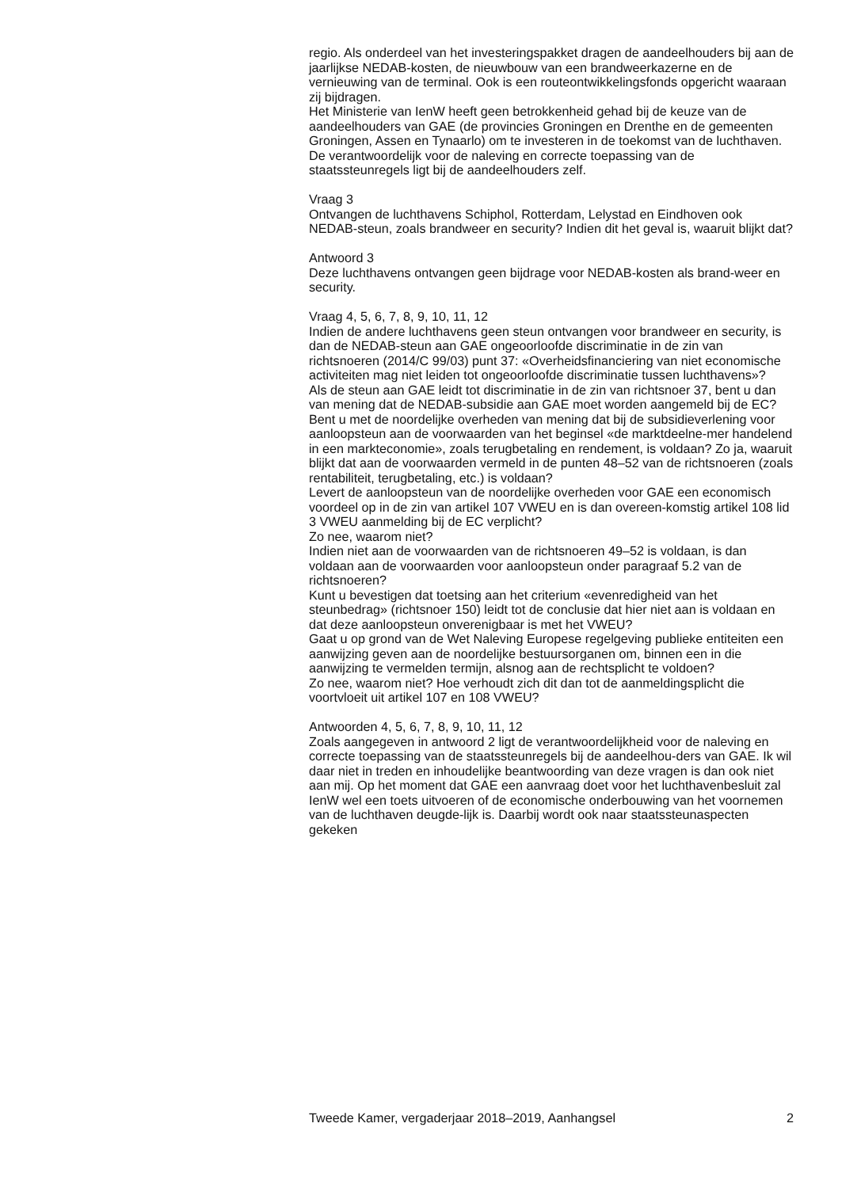regio. Als onderdeel van het investeringspakket dragen de aandeelhouders bij aan de jaarlijkse NEDAB-kosten, de nieuwbouw van een brandweerkazerne en de vernieuwing van de terminal. Ook is een routeontwikkelingsfonds opgericht waaraan zij bijdragen.
Het Ministerie van IenW heeft geen betrokkenheid gehad bij de keuze van de aandeelhouders van GAE (de provincies Groningen en Drenthe en de gemeenten Groningen, Assen en Tynaarlo) om te investeren in de toekomst van de luchthaven. De verantwoordelijk voor de naleving en correcte toepassing van de staatssteunregels ligt bij de aandeelhouders zelf.
Vraag 3
Ontvangen de luchthavens Schiphol, Rotterdam, Lelystad en Eindhoven ook NEDAB-steun, zoals brandweer en security? Indien dit het geval is, waaruit blijkt dat?
Antwoord 3
Deze luchthavens ontvangen geen bijdrage voor NEDAB-kosten als brand-weer en security.
Vraag 4, 5, 6, 7, 8, 9, 10, 11, 12
Indien de andere luchthavens geen steun ontvangen voor brandweer en security, is dan de NEDAB-steun aan GAE ongeoorloofde discriminatie in de zin van richtsnoeren (2014/C 99/03) punt 37: «Overheidsfinanciering van niet economische activiteiten mag niet leiden tot ongeoorloofde discriminatie tussen luchthavens»?
Als de steun aan GAE leidt tot discriminatie in de zin van richtsnoer 37, bent u dan van mening dat de NEDAB-subsidie aan GAE moet worden aangemeld bij de EC?
Bent u met de noordelijke overheden van mening dat bij de subsidieverlening voor aanloopsteun aan de voorwaarden van het beginsel «de marktdeelne-mer handelend in een markteconomie», zoals terugbetaling en rendement, is voldaan? Zo ja, waaruit blijkt dat aan de voorwaarden vermeld in de punten 48–52 van de richtsnoeren (zoals rentabiliteit, terugbetaling, etc.) is voldaan?
Levert de aanloopsteun van de noordelijke overheden voor GAE een economisch voordeel op in de zin van artikel 107 VWEU en is dan overeen-komstig artikel 108 lid 3 VWEU aanmelding bij de EC verplicht?
Zo nee, waarom niet?
Indien niet aan de voorwaarden van de richtsnoeren 49–52 is voldaan, is dan voldaan aan de voorwaarden voor aanloopsteun onder paragraaf 5.2 van de richtsnoeren?
Kunt u bevestigen dat toetsing aan het criterium «evenredigheid van het steunbedrag» (richtsnoer 150) leidt tot de conclusie dat hier niet aan is voldaan en dat deze aanloopsteun onverenigbaar is met het VWEU?
Gaat u op grond van de Wet Naleving Europese regelgeving publieke entiteiten een aanwijzing geven aan de noordelijke bestuursorganen om, binnen een in die aanwijzing te vermelden termijn, alsnog aan de rechtsplicht te voldoen?
Zo nee, waarom niet? Hoe verhoudt zich dit dan tot de aanmeldingsplicht die voortvloeit uit artikel 107 en 108 VWEU?
Antwoorden 4, 5, 6, 7, 8, 9, 10, 11, 12
Zoals aangegeven in antwoord 2 ligt de verantwoordelijkheid voor de naleving en correcte toepassing van de staatssteunregels bij de aandeelhou-ders van GAE. Ik wil daar niet in treden en inhoudelijke beantwoording van deze vragen is dan ook niet aan mij. Op het moment dat GAE een aanvraag doet voor het luchthavenbesluit zal IenW wel een toets uitvoeren of de economische onderbouwing van het voornemen van de luchthaven deugde-lijk is. Daarbij wordt ook naar staatssteunaspecten gekeken
Tweede Kamer, vergaderjaar 2018–2019, Aanhangsel 2